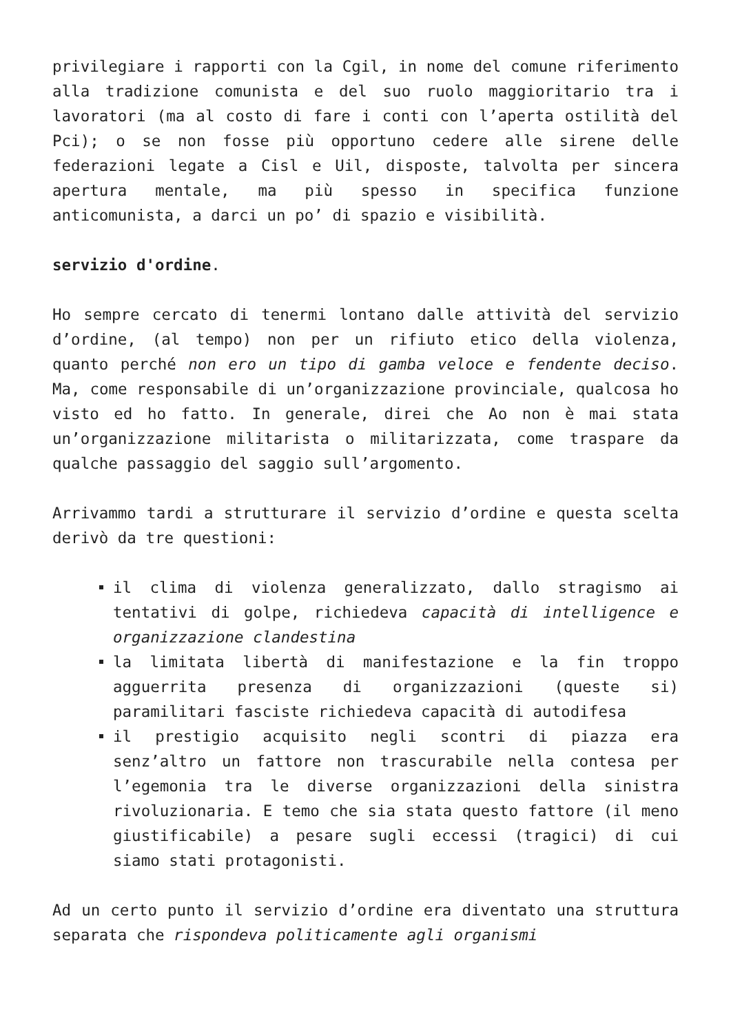privilegiare i rapporti con la Cgil, in nome del comune riferimento alla tradizione comunista e del suo ruolo maggioritario tra i lavoratori (ma al costo di fare i conti con l’aperta ostilità del Pci); o se non fosse più opportuno cedere alle sirene delle federazioni legate a Cisl e Uil, disposte, talvolta per sincera apertura mentale, ma più spesso in specifica funzione anticomunista, a darci un po’ di spazio e visibilità.
servizio d'ordine.
Ho sempre cercato di tenermi lontano dalle attività del servizio d’ordine, (al tempo) non per un rifiuto etico della violenza, quanto perché non ero un tipo di gamba veloce e fendente deciso. Ma, come responsabile di un’organizzazione provinciale, qualcosa ho visto ed ho fatto. In generale, direi che Ao non è mai stata un’organizzazione militarista o militarizzata, come traspare da qualche passaggio del saggio sull’argomento.
Arrivammo tardi a strutturare il servizio d’ordine e questa scelta derivò da tre questioni:
il clima di violenza generalizzato, dallo stragismo ai tentativi di golpe, richiedeva capacità di intelligence e organizzazione clandestina
la limitata libertà di manifestazione e la fin troppo agguerrita presenza di organizzazioni (queste si) paramilitari fasciste richiedeva capacità di autodifesa
il prestigio acquisito negli scontri di piazza era senz’altro un fattore non trascurabile nella contesa per l’egemonia tra le diverse organizzazioni della sinistra rivoluzionaria. E temo che sia stata questo fattore (il meno giustificabile) a pesare sugli eccessi (tragici) di cui siamo stati protagonisti.
Ad un certo punto il servizio d’ordine era diventato una struttura separata che rispondeva politicamente agli organismi